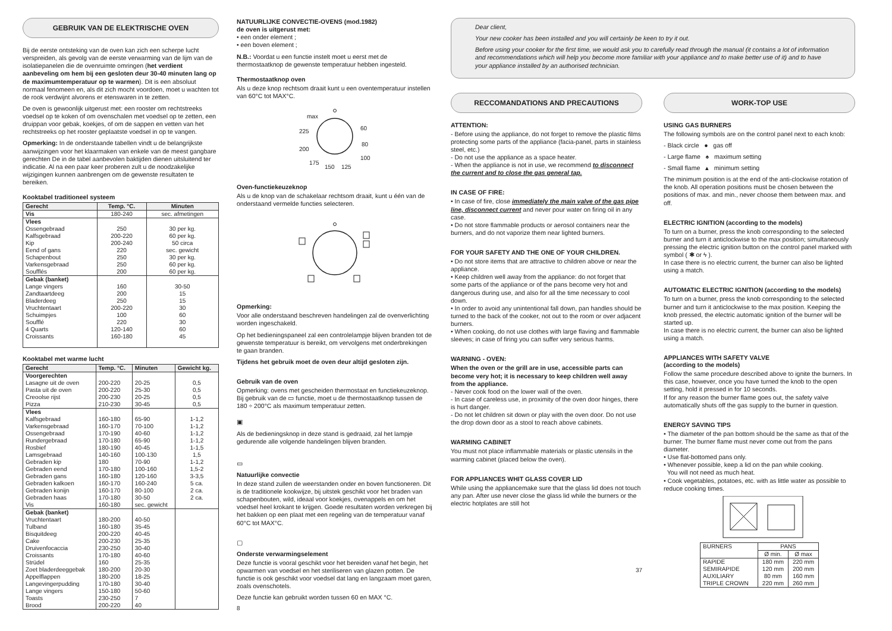GEBRUIK VAN DE ELEKTRISCHE OVEN
Bij de eerste ontsteking van de oven kan zich een scherpe lucht verspreiden, als gevolg van de eerste verwarming van de lijm van de isolatiepanelen die de ovenruimte omringen (het verdient aanbeveling om hem bij een gesloten deur 30-40 minuten lang op de maximumtemperatuur op te warmen). Dit is een absoluut normaal fenomeen en, als dit zich mocht voordoen, moet u wachten tot de rook verdwijnt alvorens er etenswaren in te zetten.
De oven is gewoonlijk uitgerust met: een rooster om rechtstreeks voedsel op te koken of om ovenschalen met voedsel op te zetten, een druippan voor gebak, koekjes, of om de sappen en vetten van het rechtstreeks op het rooster geplaatste voedsel in op te vangen.
Opmerking: In de onderstaande tabellen vindt u de belangrijkste aanwijzingen voor het klaarmaken van enkele van de meest gangbare gerechten De in de tabel aanbevolen baktijden dienen uitsluitend ter indicatie. Al na een paar keer proberen zult u de noodzakelijke wijzigingen kunnen aanbrengen om de gewenste resultaten te bereiken.
Kooktabel traditioneel systeem
| Gerecht | Temp. °C. | Minuten |
| --- | --- | --- |
| Vis | 180-240 | sec. afmetingen |
| Vlees Ossengebraad Kalfsgebraad Kip Eend of gans Schapenbout Varkensgebraad Soufflés | 250 200-220 200-240 220 250 250 200 | 30 per kg. 60 per kg. 50 circa sec. gewicht 30 per kg. 60 per kg. 60 per kg. |
| Gebak (banket) Lange vingers Zandtaartdeeg Bladerdeeg Vruchtentaart Schuimpjes Soufflé 4 Quarts Croissants | 160 200 250 200-220 100 220 120-140 160-180 | 30-50 15 15 30 60 30 60 45 |
Kooktabel met warme lucht
| Gerecht | Temp. °C. | Minuten | Gewicht kg. |
| --- | --- | --- | --- |
| Voorgerechten Lasagne uit de oven Pasta uit de oven Creoolse rijst Pizza | 200-220 200-220 200-230 210-230 | 20-25 25-30 20-25 30-45 | 0,5 0,5 0,5 0,5 |
| Vlees Kalfsgebraad Varkensgebraad Ossengebraad Rundergebraad Rosbief Lamsgebraad Gebraden kip Gebraden eend Gebraden gans Gebraden kalkoen Gebraden konijn Gebraden haas Vis | 160-180 160-170 170-190 170-180 180-190 140-160 180 170-180 160-180 160-170 160-170 170-180 160-180 | 65-90 70-100 40-60 65-90 40-45 100-130 70-90 100-160 120-160 160-240 80-100 30-50 sec. gewicht | 1-1,2 1-1,2 1-1,2 1-1,2 1-1,5 1,5 1-1,2 1,5-2 3-3,5 5 ca. 2 ca. 2 ca. |
| Gebak (banket) Vruchtentaart Tulband Bisquitdeeg Cake Druivenfocaccia Croissants Strüdel Zoet bladerdeeggebak Appelflappen Langevingerpudding Lange vingers Toasts Brood | 180-200 160-180 200-220 200-230 230-250 170-180 160 180-200 180-200 170-180 150-180 230-250 200-220 | 40-50 35-45 40-45 25-35 30-40 40-60 25-35 20-30 18-25 30-40 50-60 7 40 | |
NATUURLIJKE CONVECTIE-OVENS (mod.1982)
de oven is uitgerust met:
• een onder element ;
• een boven element ;
N.B.: Voordat u een functie instelt moet u eerst met de thermostaatknop de gewenste temperatuur hebben ingesteld.
Thermostaatknop oven
Als u deze knop rechtsom draait kunt u een oventemperatuur instellen van 60°C tot MAX°C.
max
225
200
175
150
125
100
80
60
Oven-functiekeuzeknop
Als u de knop van de schakelaar rechtsom draait, kunt u één van de onderstaand vermelde functies selecteren.
Opmerking:
Voor alle onderstaand beschreven handelingen zal de ovenverlichting worden ingeschakeld.
Op het bedieningspaneel zal een controlelampje blijven branden tot de gewenste temperatuur is bereikt, om vervolgens met onderbrekingen te gaan branden.
Tijdens het gebruik moet de oven deur altijd gesloten zijn.
Gebruik van de oven
Opmerking: ovens met gescheiden thermostaat en functiekeuzeknop. Bij gebruik van de ▭ functie, moet u de thermostaatknop tussen de 180 ÷ 200°C als maximum temperatuur zetten.
▣
Als de bedieningsknop in deze stand is gedraaid, zal het lampje gedurende alle volgende handelingen blijven branden.
▭
Natuurlijke convectie
In deze stand zullen de weerstanden onder en boven functioneren. Dit is de traditionele kookwijze, bij uitstek geschikt voor het braden van schapenbouten, wild, ideaal voor koekjes, ovenappels en om het voedsel heel krokant te krijgen. Goede resultaten worden verkregen bij het bakken op een plaat met een regeling van de temperatuur vanaf 60°C tot MAX°C.
▢
Onderste verwarmingselement
Deze functie is vooral geschikt voor het bereiden vanaf het begin, het opwarmen van voedsel en het steriliseren van glazen potten. De functie is ook geschikt voor voedsel dat lang en langzaam moet garen, zoals ovenschotels.
Deze functie kan gebruikt worden tussen 60 en MAX °C.
8
Dear client,
Your new cooker has been installed and you will certainly be keen to try it out.
Before using your cooker for the first time, we would ask you to carefully read through the manual (it contains a lot of information and recommendations which will help you become more familiar with your appliance and to make better use of it) and to have your appliance installed by an authorised technician.
RECCOMANDATIONS AND PRECAUTIONS
ATTENTION:
- Before using the appliance, do not forget to remove the plastic films protecting some parts of the appliance (facia-panel, parts in stainless steel, etc.)
- Do not use the appliance as a space heater.
- When the appliance is not in use, we recommend to disconnect the current and to close the gas general tap.
IN CASE OF FIRE:
• In case of fire, close immediately the main valve of the gas pipe line, disconnect current and never pour water on firing oil in any case.
• Do not store flammable products or aerosol containers near the burners, and do not vaporize them near lighted burners.
FOR YOUR SAFETY AND THE ONE OF YOUR CHILDREN.
• Do not store items that are attractive to children above or near the appliance.
• Keep children well away from the appliance: do not forget that some parts of the appliance or of the pans become very hot and dangerous during use, and also for all the time necessary to cool down.
• In order to avoid any unintentional fall down, pan handles should be turned to the back of the cooker, not out to the room or over adjacent burners.
• When cooking, do not use clothes with large flaving and flammable sleeves; in case of firing you can suffer very serious harms.
WARNING - OVEN:
When the oven or the grill are in use, accessible parts can become very hot; it is necessary to keep children well away from the appliance.
- Never cook food on the lower wall of the oven.
- In case of careless use, in proximity of the oven door hinges, there is hurt danger.
- Do not let children sit down or play with the oven door. Do not use the drop down door as a stool to reach above cabinets.
WARMING CABINET
You must not place inflammable materials or plastic utensils in the warming cabinet (placed below the oven).
FOR APPLIANCES WHIT GLASS COVER LID
While using the appliancemake sure that the glass lid does not touch any pan. After use never close the glass lid while the burners or the electric hotplates are still hot
37
WORK-TOP USE
USING GAS BURNERS
The following symbols are on the control panel next to each knob:
- Black circle ● gas off
- Large flame ♠ maximum setting
- Small flame ▴ minimum setting
The minimum position is at the end of the anti-clockwise rotation of the knob. All operation positions must be chosen between the positions of max. and min., never choose them between max. and off.
ELECTRIC IGNITION (according to the models)
To turn on a burner, press the knob corresponding to the selected burner and turn it anticlockwise to the max position; simultaneously pressing the electric ignition button on the control panel marked with symbol ( ✱ or ϟ ).
In case there is no electric current, the burner can also be lighted using a match.
AUTOMATIC ELECTRIC IGNITION (according to the models)
To turn on a burner, press the knob corresponding to the selected burner and turn it anticlockwise to the max position. Keeping the knob pressed, the electric automatic ignition of the burner will be started up.
In case there is no electric current, the burner can also be lighted using a match.
APPLIANCES WITH SAFETY VALVE
(according to the models)
Follow the same procedure described above to ignite the burners. In this case, however, once you have turned the knob to the open setting, hold it pressed in for 10 seconds.
If for any reason the burner flame goes out, the safety valve automatically shuts off the gas supply to the burner in question.
ENERGY SAVING TIPS
• The diameter of the pan bottom should be the same as that of the burner. The burner flame must never come out from the pans diameter.
• Use flat-bottomed pans only.
• Whenever possible, keep a lid on the pan while cooking.
You will not need as much heat.
• Cook vegetables, potatoes, etc. with as little water as possible to reduce cooking times.
| BURNERS | PANS | |
| | Ø min. | Ø max |
| RAPIDE SEMIRAPIDE AUXILIARY TRIPLE CROWN | 180 mm 120 mm 80 mm 220 mm | 220 mm 200 mm 160 mm 260 mm |